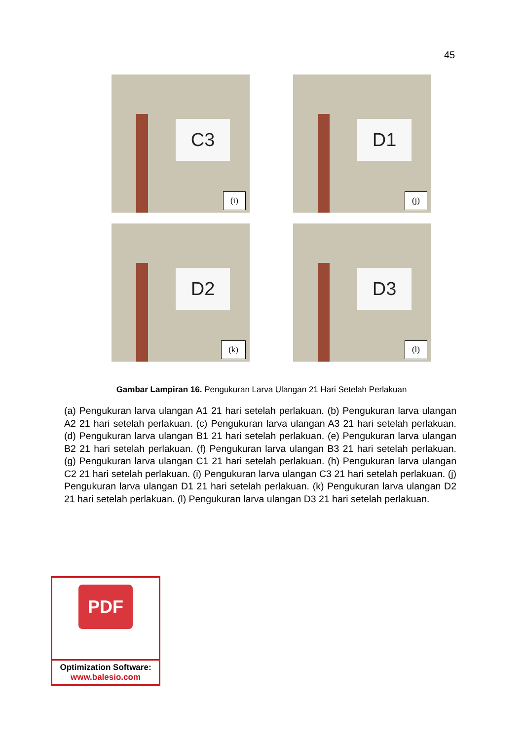45
C3
(i)
D1
(j)
D2
(k)
D3
(l)
Gambar Lampiran 16. Pengukuran Larva Ulangan 21 Hari Setelah Perlakuan
(a) Pengukuran larva ulangan A1 21 hari setelah perlakuan. (b) Pengukuran larva ulangan A2 21 hari setelah perlakuan. (c) Pengukuran larva ulangan A3 21 hari setelah perlakuan. (d) Pengukuran larva ulangan B1 21 hari setelah perlakuan. (e) Pengukuran larva ulangan B2 21 hari setelah perlakuan. (f) Pengukuran larva ulangan B3 21 hari setelah perlakuan. (g) Pengukuran larva ulangan C1 21 hari setelah perlakuan. (h) Pengukuran larva ulangan C2 21 hari setelah perlakuan. (i) Pengukuran larva ulangan C3 21 hari setelah perlakuan. (j) Pengukuran larva ulangan D1 21 hari setelah perlakuan. (k) Pengukuran larva ulangan D2 21 hari setelah perlakuan. (l) Pengukuran larva ulangan D3 21 hari setelah perlakuan.
PDF
Optimization Software:
www.balesio.com